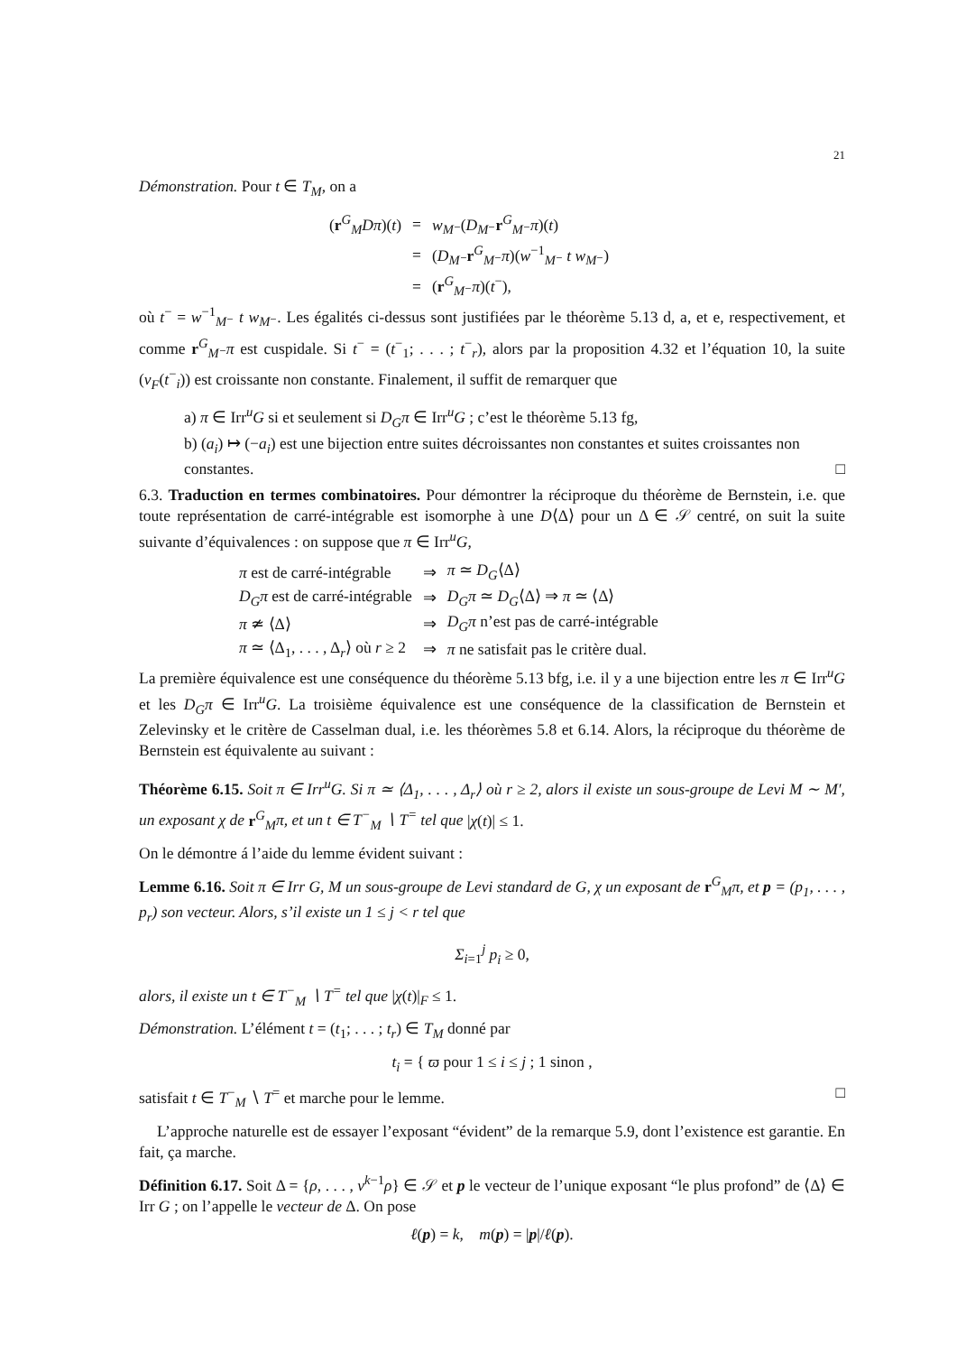21
Démonstration. Pour t ∈ T<sub>M</sub>, on a
| ( r<sup>G</sup><sub>M</sub> Dπ )( t ) | = | w<sub>M⁻</sub>( D<sub>M⁻</sub> r<sup>G</sup><sub>M⁻</sub> π )( t ) |
| | = | ( D<sub>M⁻</sub> r<sup>G</sup><sub>M⁻</sub> π )( w<sup>−1</sup><sub>M⁻</sub> t w<sub>M⁻</sub>) |
| | = | ( r<sup>G</sup><sub>M⁻</sub> π )( t<sup>−</sup>), |
où t<sup>−</sup> = w<sup>−1</sup><sub>M⁻</sub> t w<sub>M⁻</sub>. Les égalités ci-dessus sont justifiées par le théorème 5.13 d, a, et e, respectivement, et comme r<sup>G</sup><sub>M⁻</sub>π est cuspidale. Si t<sup>−</sup> = (t<sup>−</sup><sub>1</sub>; . . . ; t<sup>−</sup><sub>r</sub>), alors par la proposition 4.32 et l’équation 10, la suite (v<sub>F</sub>(t<sup>−</sup><sub>i</sub>)) est croissante non constante. Finalement, il suffit de remarquer que
a) π ∈ Irr<sup>u</sup>G si et seulement si D<sub>G</sub>π ∈ Irr<sup>u</sup>G ; c’est le théorème 5.13 fg,
b) (a<sub>i</sub>) ↦ (−a<sub>i</sub>) est une bijection entre suites décroissantes non constantes et suites croissantes non constantes. □
6.3. Traduction en termes combinatoires. Pour démontrer la réciproque du théorème de Bernstein, i.e. que toute représentation de carré-intégrable est isomorphe à une D⟨Δ⟩ pour un Δ ∈ 𝒮 centré, on suit la suite suivante d’équivalences : on suppose que π ∈ Irr<sup>u</sup>G,
| π est de carré-intégrable | ⇒ | π ≃ D<sub>G</sub> ⟨Δ⟩ |
| D<sub>G</sub>π est de carré-intégrable | ⇒ | D<sub>G</sub>π ≃ D<sub>G</sub> ⟨Δ⟩ ⇒ π ≃ ⟨Δ⟩ |
| π ≄ ⟨Δ⟩ | ⇒ | D<sub>G</sub>π n’est pas de carré-intégrable |
| π ≃ ⟨Δ<sub>1</sub>, . . . , Δ<sub>r</sub>⟩ où r ≥ 2 | ⇒ | π ne satisfait pas le critère dual. |
La première équivalence est une conséquence du théorème 5.13 bfg, i.e. il y a une bijection entre les π ∈ Irr<sup>u</sup>G et les D<sub>G</sub>π ∈ Irr<sup>u</sup>G. La troisième équivalence est une conséquence de la classification de Bernstein et Zelevinsky et le critère de Casselman dual, i.e. les théorèmes 5.8 et 6.14. Alors, la réciproque du théorème de Bernstein est équivalente au suivant :
Théorème 6.15. Soit π ∈ Irr<sup>u</sup>G. Si π ≃ ⟨Δ<sub>1</sub>, . . . , Δ<sub>r</sub>⟩ où r ≥ 2, alors il existe un sous-groupe de Levi M ∼ M′, un exposant χ de r<sup>G</sup><sub>M</sub>π, et un t ∈ T<sup>−</sup><sub>M</sub> ∖ T<sup>=</sup> tel que |χ(t)| ≤ 1.
On le démontre á l’aide du lemme évident suivant :
Lemme 6.16. Soit π ∈ Irr G, M un sous-groupe de Levi standard de G, χ un exposant de r<sup>G</sup><sub>M</sub>π, et p = (p<sub>1</sub>, . . . , p<sub>r</sub>) son vecteur. Alors, s’il existe un 1 ≤ j < r tel que
Σ<sub>i=1</sub><sup>j</sup> p<sub>i</sub> ≥ 0,
alors, il existe un t ∈ T<sup>−</sup><sub>M</sub> ∖ T<sup>=</sup> tel que |χ(t)|<sub>F</sub> ≤ 1.
Démonstration. L’élément t = (t<sub>1</sub>; . . . ; t<sub>r</sub>) ∈ T<sub>M</sub> donné par
t<sub>i</sub> = { ϖ pour 1 ≤ i ≤ j ; 1 sinon ,
satisfait t ∈ T<sup>−</sup><sub>M</sub> ∖ T<sup>=</sup> et marche pour le lemme. □
L’approche naturelle est de essayer l’exposant “évident” de la remarque 5.9, dont l’existence est garantie. En fait, ça marche.
Définition 6.17. Soit Δ = {ρ, . . . , ν<sup>k−1</sup>ρ} ∈ 𝒮 et p le vecteur de l’unique exposant “le plus profond” de ⟨Δ⟩ ∈ Irr G ; on l’appelle le vecteur de Δ. On pose
ℓ(p) = k, m(p) = |p|/ℓ(p).